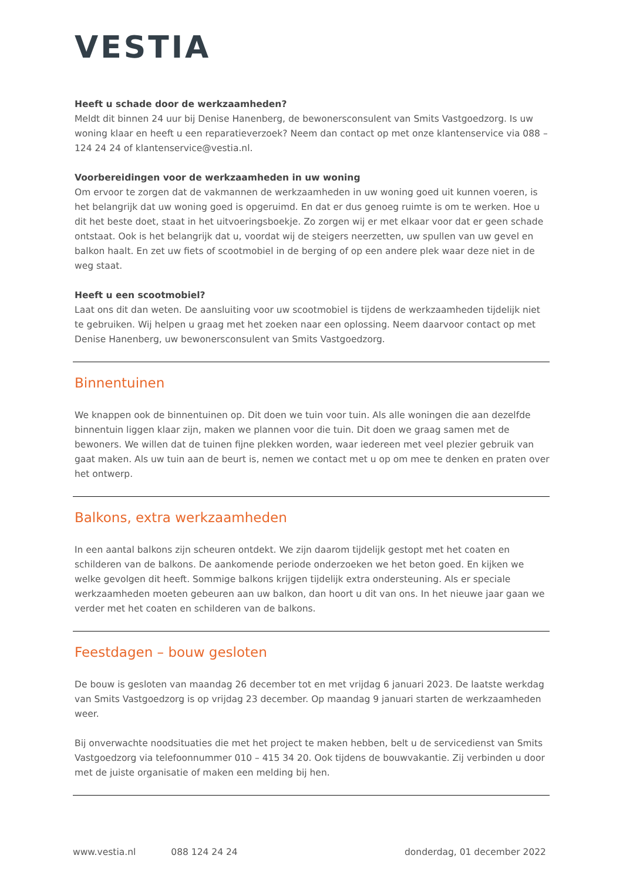VESTIA
Heeft u schade door de werkzaamheden?
Meldt dit binnen 24 uur bij Denise Hanenberg, de bewonersconsulent van Smits Vastgoedzorg. Is uw woning klaar en heeft u een reparatieverzoek? Neem dan contact op met onze klantenservice via 088 – 124 24 24 of klantenservice@vestia.nl.
Voorbereidingen voor de werkzaamheden in uw woning
Om ervoor te zorgen dat de vakmannen de werkzaamheden in uw woning goed uit kunnen voeren, is het belangrijk dat uw woning goed is opgeruimd. En dat er dus genoeg ruimte is om te werken. Hoe u dit het beste doet, staat in het uitvoeringsboekje. Zo zorgen wij er met elkaar voor dat er geen schade ontstaat. Ook is het belangrijk dat u, voordat wij de steigers neerzetten, uw spullen van uw gevel en balkon haalt. En zet uw fiets of scootmobiel in de berging of op een andere plek waar deze niet in de weg staat.
Heeft u een scootmobiel?
Laat ons dit dan weten. De aansluiting voor uw scootmobiel is tijdens de werkzaamheden tijdelijk niet te gebruiken. Wij helpen u graag met het zoeken naar een oplossing. Neem daarvoor contact op met Denise Hanenberg, uw bewonersconsulent van Smits Vastgoedzorg.
Binnentuinen
We knappen ook de binnentuinen op. Dit doen we tuin voor tuin. Als alle woningen die aan dezelfde binnentuin liggen klaar zijn, maken we plannen voor die tuin. Dit doen we graag samen met de bewoners. We willen dat de tuinen fijne plekken worden, waar iedereen met veel plezier gebruik van gaat maken. Als uw tuin aan de beurt is, nemen we contact met u op om mee te denken en praten over het ontwerp.
Balkons, extra werkzaamheden
In een aantal balkons zijn scheuren ontdekt. We zijn daarom tijdelijk gestopt met het coaten en schilderen van de balkons. De aankomende periode onderzoeken we het beton goed. En kijken we welke gevolgen dit heeft. Sommige balkons krijgen tijdelijk extra ondersteuning. Als er speciale werkzaamheden moeten gebeuren aan uw balkon, dan hoort u dit van ons. In het nieuwe jaar gaan we verder met het coaten en schilderen van de balkons.
Feestdagen – bouw gesloten
De bouw is gesloten van maandag 26 december tot en met vrijdag 6 januari 2023. De laatste werkdag van Smits Vastgoedzorg is op vrijdag 23 december. Op maandag 9 januari starten de werkzaamheden weer.
Bij onverwachte noodsituaties die met het project te maken hebben, belt u de servicedienst van Smits Vastgoedzorg via telefoonnummer 010 – 415 34 20. Ook tijdens de bouwvakantie. Zij verbinden u door met de juiste organisatie of maken een melding bij hen.
www.vestia.nl 088 124 24 24 donderdag, 01 december 2022